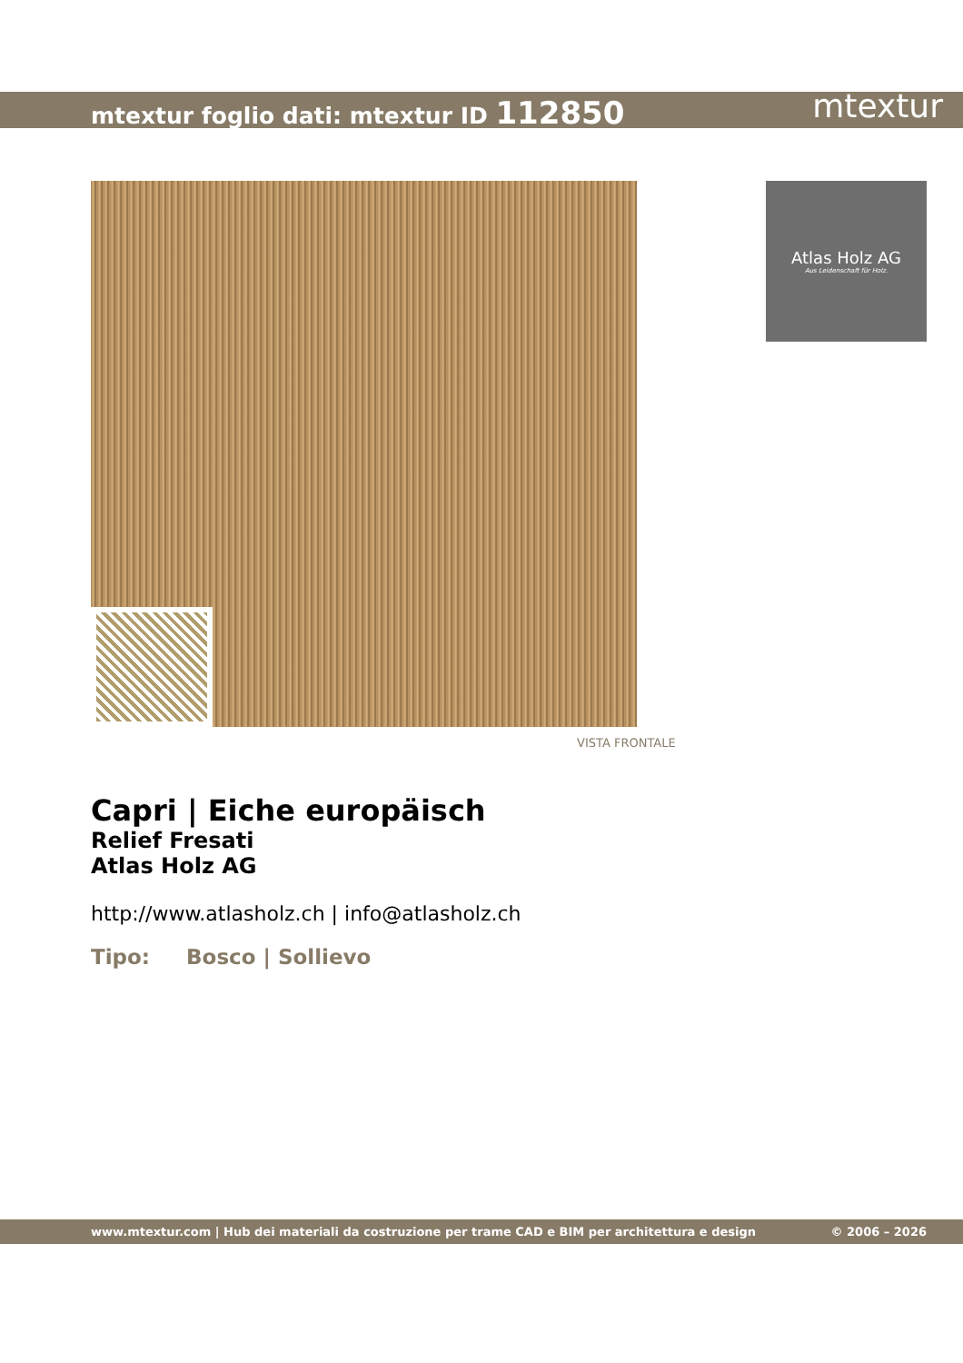mtextur foglio dati: mtextur ID 112850
mtextur
Atlas Holz AG
Aus Leidenschaft für Holz.
VISTA FRONTALE
Capri | Eiche europäisch
Relief Fresati
Atlas Holz AG
http://www.atlasholz.ch | info@atlasholz.ch
Tipo: Bosco | Sollievo
www.mtextur.com | Hub dei materiali da costruzione per trame CAD e BIM per architettura e design © 2006 – 2026